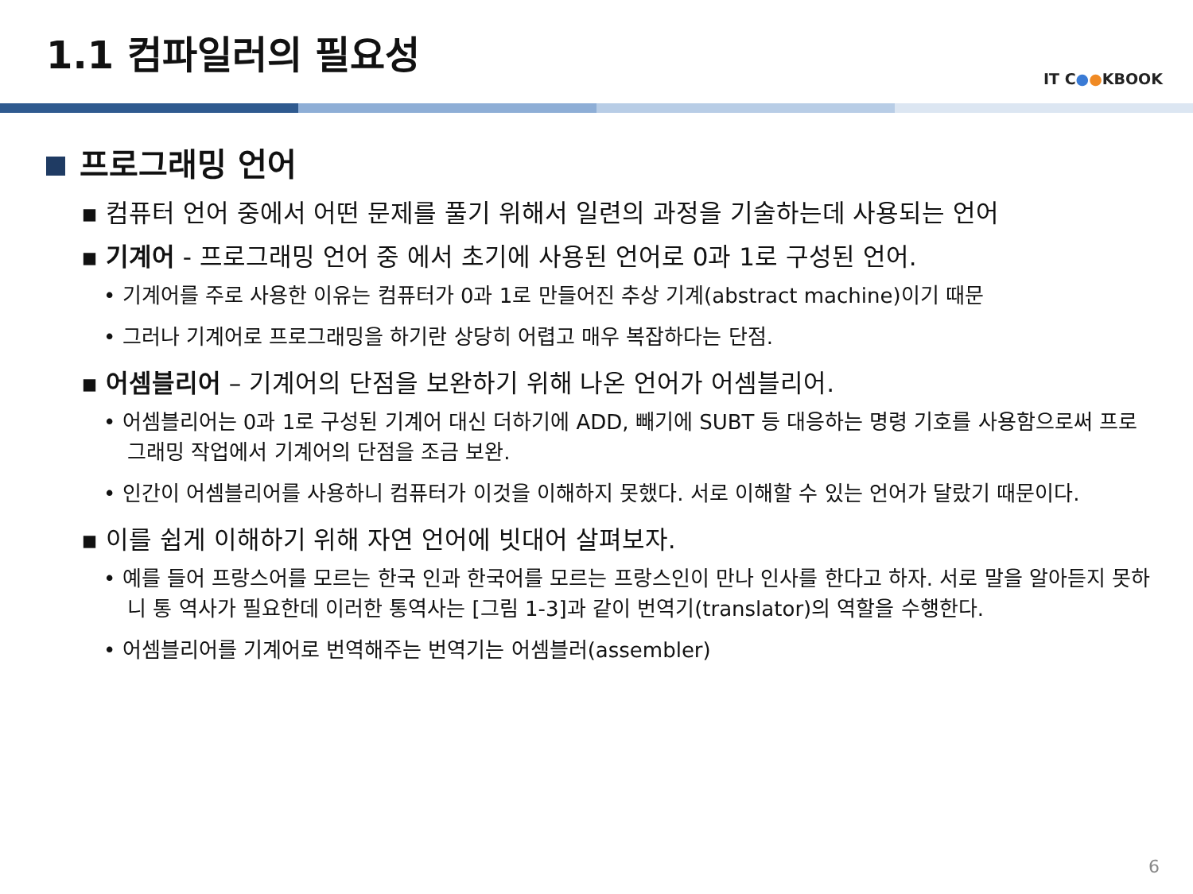1.1 컴파일러의 필요성
IT C●●KBOOK
프로그래밍 언어
▪ 컴퓨터 언어 중에서 어떤 문제를 풀기 위해서 일련의 과정을 기술하는데 사용되는 언어
▪ 기계어 - 프로그래밍 언어 중 에서 초기에 사용된 언어로 0과 1로 구성된 언어.
• 기계어를 주로 사용한 이유는 컴퓨터가 0과 1로 만들어진 추상 기계(abstract machine)이기 때문
• 그러나 기계어로 프로그래밍을 하기란 상당히 어렵고 매우 복잡하다는 단점.
▪ 어셈블리어 – 기계어의 단점을 보완하기 위해 나온 언어가 어셈블리어.
• 어셈블리어는 0과 1로 구성된 기계어 대신 더하기에 ADD, 빼기에 SUBT 등 대응하는 명령 기호를 사용함으로써 프로그래밍 작업에서 기계어의 단점을 조금 보완.
• 인간이 어셈블리어를 사용하니 컴퓨터가 이것을 이해하지 못했다. 서로 이해할 수 있는 언어가 달랐기 때문이다.
▪ 이를 쉽게 이해하기 위해 자연 언어에 빗대어 살펴보자.
• 예를 들어 프랑스어를 모르는 한국 인과 한국어를 모르는 프랑스인이 만나 인사를 한다고 하자. 서로 말을 알아듣지 못하니 통 역사가 필요한데 이러한 통역사는 [그림 1-3]과 같이 번역기(translator)의 역할을 수행한다.
• 어셈블리어를 기계어로 번역해주는 번역기는 어셈블러(assembler)
6